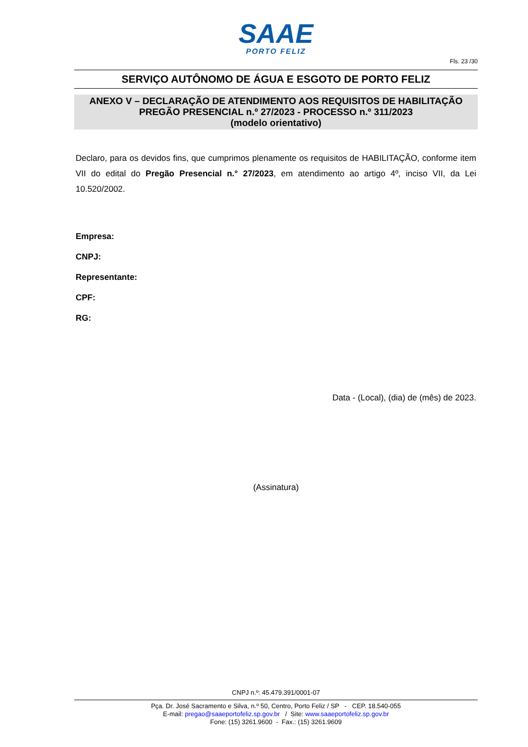SAAE
PORTO FELIZ
Fls. 23 /30
SERVIÇO AUTÔNOMO DE ÁGUA E ESGOTO DE PORTO FELIZ
ANEXO V – DECLARAÇÃO DE ATENDIMENTO AOS REQUISITOS DE HABILITAÇÃO
PREGÃO PRESENCIAL n.º 27/2023 - PROCESSO n.º 311/2023
(modelo orientativo)
Declaro, para os devidos fins, que cumprimos plenamente os requisitos de HABILITAÇÃO, conforme item VII do edital do Pregão Presencial n.° 27/2023, em atendimento ao artigo 4º, inciso VII, da Lei 10.520/2002.
Empresa:
CNPJ:
Representante:
CPF:
RG:
Data - (Local), (dia) de (mês) de 2023.
(Assinatura)
CNPJ n.º: 45.479.391/0001-07
Pça. Dr. José Sacramento e Silva, n.º 50, Centro, Porto Feliz / SP - CEP. 18.540-055
E-mail: pregao@saaeportofeliz.sp.gov.br / Site: www.saaeportofeliz.sp.gov.br
Fone: (15) 3261.9600 - Fax.: (15) 3261.9609